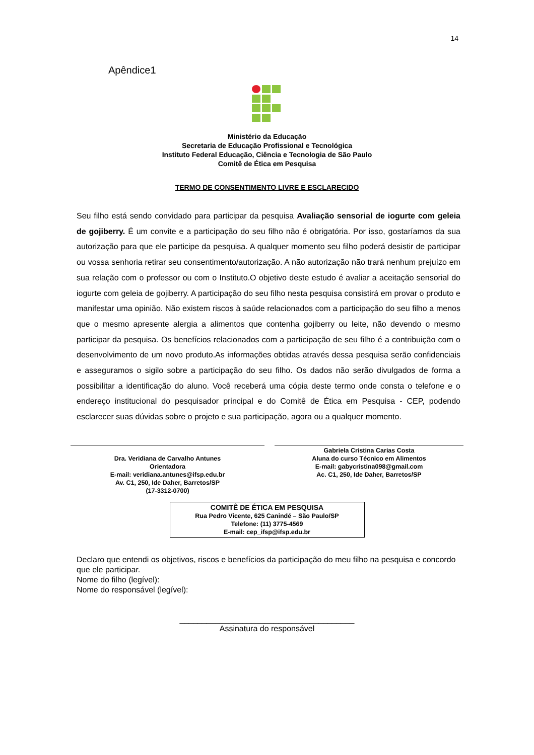14
Apêndice1
Ministério da Educação
Secretaria de Educação Profissional e Tecnológica
Instituto Federal Educação, Ciência e Tecnologia de São Paulo
Comitê de Ética em Pesquisa
TERMO DE CONSENTIMENTO LIVRE E ESCLARECIDO
Seu filho está sendo convidado para participar da pesquisa Avaliação sensorial de iogurte com geleia de gojiberry. É um convite e a participação do seu filho não é obrigatória. Por isso, gostaríamos da sua autorização para que ele participe da pesquisa. A qualquer momento seu filho poderá desistir de participar ou vossa senhoria retirar seu consentimento/autorização. A não autorização não trará nenhum prejuízo em sua relação com o professor ou com o Instituto.O objetivo deste estudo é avaliar a aceitação sensorial do iogurte com geleia de gojiberry. A participação do seu filho nesta pesquisa consistirá em provar o produto e manifestar uma opinião. Não existem riscos à saúde relacionados com a participação do seu filho a menos que o mesmo apresente alergia a alimentos que contenha gojiberry ou leite, não devendo o mesmo participar da pesquisa. Os benefícios relacionados com a participação de seu filho é a contribuição com o desenvolvimento de um novo produto.As informações obtidas através dessa pesquisa serão confidenciais e asseguramos o sigilo sobre a participação do seu filho. Os dados não serão divulgados de forma a possibilitar a identificação do aluno. Você receberá uma cópia deste termo onde consta o telefone e o endereço institucional do pesquisador principal e do Comitê de Ética em Pesquisa - CEP, podendo esclarecer suas dúvidas sobre o projeto e sua participação, agora ou a qualquer momento.
Dra. Veridiana de Carvalho Antunes
Orientadora
E-mail: veridiana.antunes@ifsp.edu.br
Av. C1, 250, Ide Daher, Barretos/SP
(17-3312-0700)
Gabriela Cristina Carias Costa
Aluna do curso Técnico em Alimentos
E-mail: gabycristina098@gmail.com
Ac. C1, 250, Ide Daher, Barretos/SP
COMITÊ DE ÉTICA EM PESQUISA
Rua Pedro Vicente, 625 Canindé – São Paulo/SP
Telefone: (11) 3775-4569
E-mail: cep_ifsp@ifsp.edu.br
Declaro que entendi os objetivos, riscos e benefícios da participação do meu filho na pesquisa e concordo que ele participar.
Nome do filho (legível):
Nome do responsável (legível):
_______________________________________
Assinatura do responsável